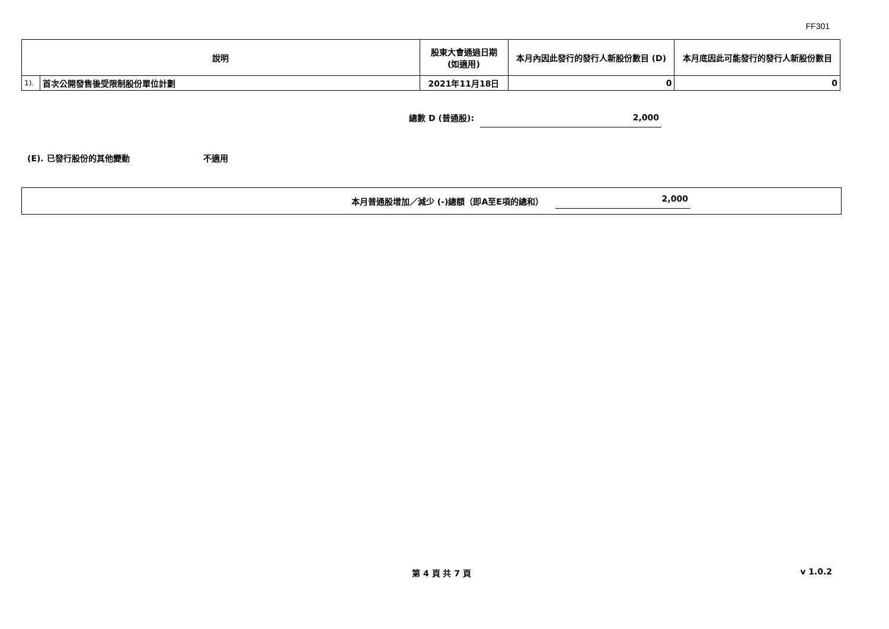FF301
| 說明 | | 股東大會通過日期 (如適用) | 本月內因此發行的發行人新股份數目 (D) | 本月底因此可能發行的發行人新股份數目 |
| --- | --- | --- | --- | --- |
| 1). | 首次公開發售後受限制股份單位計劃 | 2021年11月18日 | 0 | 0 |
總數 D (普通股): 2,000
(E). 已發行股份的其他變動 不適用
本月普通股增加／減少 (-)總額（即A至E項的總和） 2,000
第 4 頁 共 7 頁 v 1.0.2